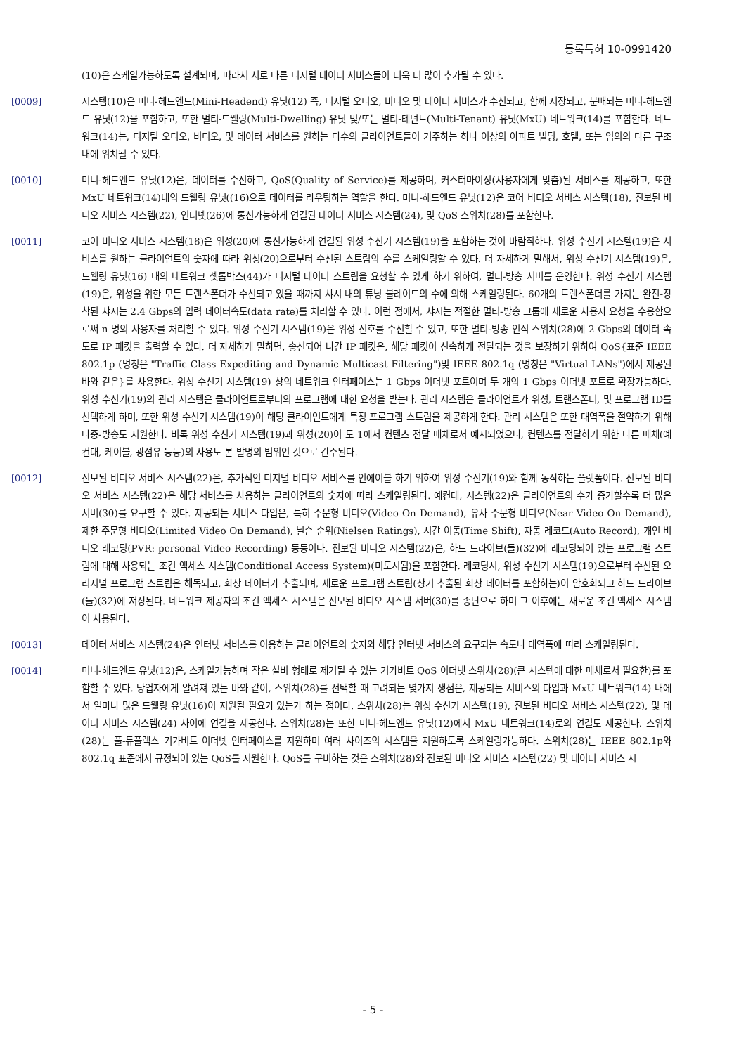등록특허 10-0991420
(10)은 스케일가능하도록 설계되며, 따라서 서로 다른 디지털 데이터 서비스들이 더욱 더 많이 추가될 수 있다.
[0009] 시스템(10)은 미니-헤드엔드(Mini-Headend) 유닛(12) 즉, 디지털 오디오, 비디오 및 데이터 서비스가 수신되고, 함께 저장되고, 분배되는 미니-헤드엔드 유닛(12)을 포함하고, 또한 멀티-드웰링(Multi-Dwelling) 유닛 및/또는 멀티-테넌트(Multi-Tenant) 유닛(MxU) 네트워크(14)를 포함한다. 네트워크(14)는, 디지털 오디오, 비디오, 및 데이터 서비스를 원하는 다수의 클라이언트들이 거주하는 하나 이상의 아파트 빌딩, 호텔, 또는 임의의 다른 구조 내에 위치될 수 있다.
[0010] 미니-헤드엔드 유닛(12)은, 데이터를 수신하고, QoS(Quality of Service)를 제공하며, 커스터마이징(사용자에게 맞춤)된 서비스를 제공하고, 또한 MxU 네트워크(14)내의 드웰링 유닛((16)으로 데이터를 라우팅하는 역할을 한다. 미니-헤드엔드 유닛(12)은 코어 비디오 서비스 시스템(18), 진보된 비디오 서비스 시스템(22), 인터넷(26)에 통신가능하게 연결된 데이터 서비스 시스템(24), 및 QoS 스위치(28)를 포함한다.
[0011] 코어 비디오 서비스 시스템(18)은 위성(20)에 통신가능하게 연결된 위성 수신기 시스템(19)을 포함하는 것이 바람직하다. 위성 수신기 시스템(19)은 서비스를 원하는 클라이언트의 숫자에 따라 위성(20)으로부터 수신된 스트림의 수를 스케일링할 수 있다. 더 자세하게 말해서, 위성 수신기 시스템(19)은, 드웰링 유닛(16) 내의 네트워크 셋톱박스(44)가 디지털 데이터 스트림을 요청할 수 있게 하기 위하여, 멀티-방송 서버를 운영한다. 위성 수신기 시스템(19)은, 위성을 위한 모든 트랜스폰더가 수신되고 있을 때까지 샤시 내의 튜닝 블레이드의 수에 의해 스케일링된다. 60개의 트랜스폰더를 가지는 완전-장착된 샤시는 2.4 Gbps의 입력 데이터속도(data rate)를 처리할 수 있다. 이런 점에서, 샤시는 적절한 멀티-방송 그룹에 새로운 사용자 요청을 수용함으로써 n 명의 사용자를 처리할 수 있다. 위성 수신기 시스템(19)은 위성 신호를 수신할 수 있고, 또한 멀티-방송 인식 스위치(28)에 2 Gbps의 데이터 속도로 IP 패킷을 출력할 수 있다. 더 자세하게 말하면, 송신되어 나간 IP 패킷은, 해당 패킷이 신속하게 전달되는 것을 보장하기 위하여 QoS{표준 IEEE 802.1p (명칭은 "Traffic Class Expediting and Dynamic Multicast Filtering")및 IEEE 802.1q (명칭은 "Virtual LANs")에서 제공된 바와 같은}를 사용한다. 위성 수신기 시스템(19) 상의 네트워크 인터페이스는 1 Gbps 이더넷 포트이며 두 개의 1 Gbps 이더넷 포트로 확장가능하다. 위성 수신기(19)의 관리 시스템은 클라이언트로부터의 프로그램에 대한 요청을 받는다. 관리 시스템은 클라이언트가 위성, 트랜스폰더, 및 프로그램 ID를 선택하게 하며, 또한 위성 수신기 시스템(19)이 해당 클라이언트에게 특정 프로그램 스트림을 제공하게 한다. 관리 시스템은 또한 대역폭을 절약하기 위해 다중-방송도 지원한다. 비록 위성 수신기 시스템(19)과 위성(20)이 도 1에서 컨텐츠 전달 매체로서 예시되었으나, 컨텐츠를 전달하기 위한 다른 매체(예컨대, 케이블, 광섬유 등등)의 사용도 본 발명의 범위인 것으로 간주된다.
[0012] 진보된 비디오 서비스 시스템(22)은, 추가적인 디지털 비디오 서비스를 인에이블 하기 위하여 위성 수신기(19)와 함께 동작하는 플랫폼이다. 진보된 비디오 서비스 시스템(22)은 해당 서비스를 사용하는 클라이언트의 숫자에 따라 스케일링된다. 예컨대, 시스템(22)은 클라이언트의 수가 증가할수록 더 많은 서버(30)를 요구할 수 있다. 제공되는 서비스 타입은, 특히 주문형 비디오(Video On Demand), 유사 주문형 비디오(Near Video On Demand), 제한 주문형 비디오(Limited Video On Demand), 닐슨 순위(Nielsen Ratings), 시간 이동(Time Shift), 자동 레코드(Auto Record), 개인 비디오 레코딩(PVR: personal Video Recording) 등등이다. 진보된 비디오 시스템(22)은, 하드 드라이브(들)(32)에 레코딩되어 있는 프로그램 스트림에 대해 사용되는 조건 액세스 시스템(Conditional Access System)(미도시됨)을 포함한다. 레코딩시, 위성 수신기 시스템(19)으로부터 수신된 오리지널 프로그램 스트림은 해독되고, 화상 데이터가 추출되며, 새로운 프로그램 스트림(상기 추출된 화상 데이터를 포함하는)이 암호화되고 하드 드라이브(들)(32)에 저장된다. 네트워크 제공자의 조건 액세스 시스템은 진보된 비디오 시스템 서버(30)를 종단으로 하며 그 이후에는 새로운 조건 액세스 시스템이 사용된다.
[0013] 데이터 서비스 시스템(24)은 인터넷 서비스를 이용하는 클라이언트의 숫자와 해당 인터넷 서비스의 요구되는 속도나 대역폭에 따라 스케일링된다.
[0014] 미니-헤드엔드 유닛(12)은, 스케일가능하며 작은 설비 형태로 제거될 수 있는 기가비트 QoS 이더넷 스위치(28)(큰 시스템에 대한 매체로서 필요한)를 포함할 수 있다. 당업자에게 알려져 있는 바와 같이, 스위치(28)를 선택할 때 고려되는 몇가지 쟁점은, 제공되는 서비스의 타입과 MxU 네트워크(14) 내에서 얼마나 많은 드웰링 유닛(16)이 지원될 필요가 있는가 하는 점이다. 스위치(28)는 위성 수신기 시스템(19), 진보된 비디오 서비스 시스템(22), 및 데이터 서비스 시스템(24) 사이에 연결을 제공한다. 스위치(28)는 또한 미니-헤드엔드 유닛(12)에서 MxU 네트워크(14)로의 연결도 제공한다. 스위치(28)는 풀-듀플렉스 기가비트 이더넷 인터페이스를 지원하며 여러 사이즈의 시스템을 지원하도록 스케일링가능하다. 스위치(28)는 IEEE 802.1p와 802.1q 표준에서 규정되어 있는 QoS를 지원한다. QoS를 구비하는 것은 스위치(28)와 진보된 비디오 서비스 시스템(22) 및 데이터 서비스 시
- 5 -